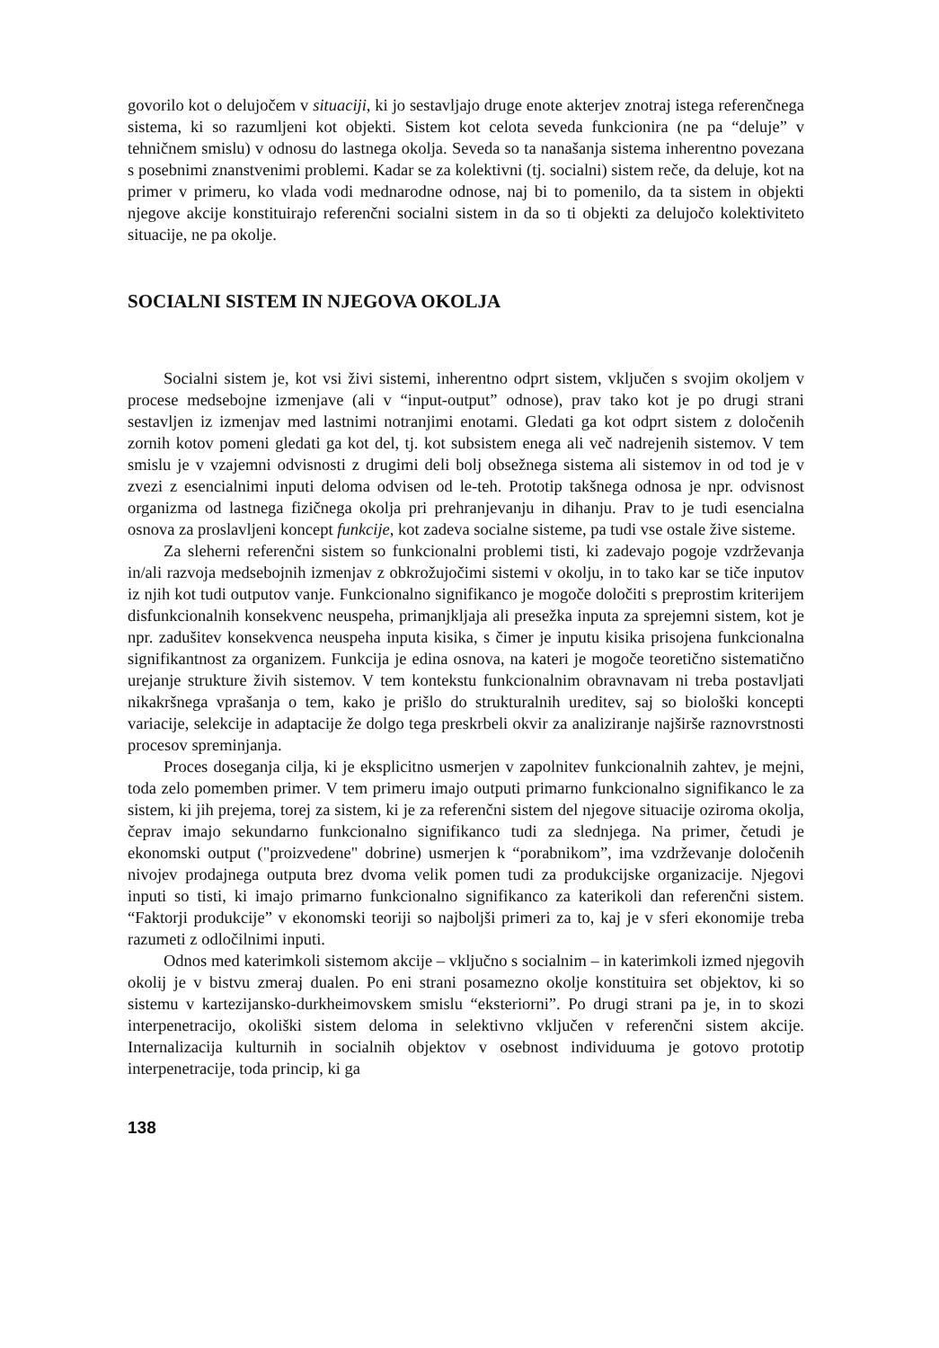govorilo kot o delujočem v situaciji, ki jo sestavljajo druge enote akterjev znotraj istega referenčnega sistema, ki so razumljeni kot objekti. Sistem kot celota seveda funkcionira (ne pa “deluje” v tehničnem smislu) v odnosu do lastnega okolja. Seveda so ta nanašanja sistema inherentno povezana s posebnimi znanstvenimi problemi. Kadar se za kolektivni (tj. socialni) sistem reče, da deluje, kot na primer v primeru, ko vlada vodi mednarodne odnose, naj bi to pomenilo, da ta sistem in objekti njegove akcije konstituirajo referenčni socialni sistem in da so ti objekti za delujočo kolektiviteto situacije, ne pa okolje.
SOCIALNI SISTEM IN NJEGOVA OKOLJA
Socialni sistem je, kot vsi živi sistemi, inherentno odprt sistem, vključen s svojim okoljem v procese medsebojne izmenjave (ali v “input-output” odnose), prav tako kot je po drugi strani sestavljen iz izmenjav med lastnimi notranjimi enotami. Gledati ga kot odprt sistem z določenih zornih kotov pomeni gledati ga kot del, tj. kot subsistem enega ali več nadrejenih sistemov. V tem smislu je v vzajemni odvisnosti z drugimi deli bolj obsežnega sistema ali sistemov in od tod je v zvezi z esencialnimi inputi deloma odvisen od le-teh. Prototip takšnega odnosa je npr. odvisnost organizma od lastnega fizičnega okolja pri prehranjevanju in dihanju. Prav to je tudi esencialna osnova za proslavljeni koncept funkcije, kot zadeva socialne sisteme, pa tudi vse ostale žive sisteme.
Za sleherni referenčni sistem so funkcionalni problemi tisti, ki zadevajo pogoje vzdrževanja in/ali razvoja medsebojnih izmenjav z obkrožujočimi sistemi v okolju, in to tako kar se tiče inputov iz njih kot tudi outputov vanje. Funkcionalno signifikanco je mogoče določiti s preprostim kriterijem disfunkcionalnih konsekvenc neuspeha, primanjkljaja ali presežka inputa za sprejemni sistem, kot je npr. zadušitev konsekvenca neuspeha inputa kisika, s čimer je inputu kisika prisojena funkcionalna signifikantnost za organizem. Funkcija je edina osnova, na kateri je mogoče teoretično sistematično urejanje strukture živih sistemov. V tem kontekstu funkcionalnim obravnavam ni treba postavljati nikakršnega vprašanja o tem, kako je prišlo do strukturalnih ureditev, saj so biološki koncepti variacije, selekcije in adaptacije že dolgo tega preskrbeli okvir za analiziranje najširše raznovrstnosti procesov spreminjanja.
Proces doseganja cilja, ki je eksplicitno usmerjen v zapolnitev funkcionalnih zahtev, je mejni, toda zelo pomemben primer. V tem primeru imajo outputi primarno funkcionalno signifikanco le za sistem, ki jih prejema, torej za sistem, ki je za referenčni sistem del njegove situacije oziroma okolja, čeprav imajo sekundarno funkcionalno signifikanco tudi za slednjega. Na primer, četudi je ekonomski output ("proizvedene" dobrine) usmerjen k “porabnikom”, ima vzdrževanje določenih nivojev prodajnega outputa brez dvoma velik pomen tudi za produkcijske organizacije. Njegovi inputi so tisti, ki imajo primarno funkcionalno signifikanco za katerikoli dan referenčni sistem. “Faktorji produkcije” v ekonomski teoriji so najboljši primeri za to, kaj je v sferi ekonomije treba razumeti z odločilnimi inputi.
Odnos med katerimkoli sistemom akcije – vključno s socialnim – in katerimkoli izmed njegovih okolij je v bistvu zmeraj dualen. Po eni strani posamezno okolje konstituira set objektov, ki so sistemu v kartezijansko-durkheimovskem smislu “eksteriorni”. Po drugi strani pa je, in to skozi interpenetracijo, okoliški sistem deloma in selektivno vključen v referenčni sistem akcije. Internalizacija kulturnih in socialnih objektov v osebnost individuuma je gotovo prototip interpenetracije, toda princip, ki ga
138